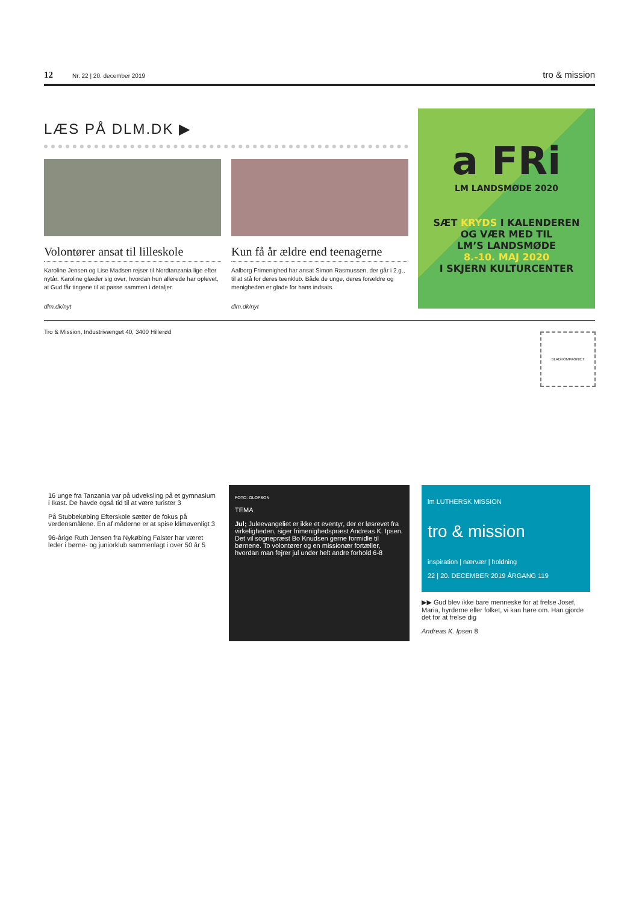12 Nr. 22 | 20. december 2019 tro & mission
LÆS PÅ DLM.DK ▶
Volontører ansat til lilleskole
Karoline Jensen og Lise Madsen rejser til Nordtanzania lige efter nytår. Karoline glæder sig over, hvordan hun allerede har oplevet, at Gud får tingene til at passe sammen i detaljer.
dlm.dk/nyt
Kun få år ældre end teenagerne
Aalborg Frimenighed har ansat Simon Rasmussen, der går i 2.g., til at stå for deres teenklub. Både de unge, deres forældre og menigheden er glade for hans indsats.
dlm.dk/nyt
a FRi
LM LANDSMØDE 2020
SÆT KRYDS I KALENDEREN
OG VÆR MED TIL
LM’S LANDSMØDE
8.-10. MAJ 2020
I SKJERN KULTURCENTER
Tro & Mission, Industrivænget 40, 3400 Hillerød
BLADKOMPAGNIET
16 unge fra Tanzania var på udveksling på et gymnasium i Ikast. De havde også tid til at være turister 3
På Stubbekøbing Efterskole sætter de fokus på verdensmålene. En af måderne er at spise klimavenligt 3
96-årige Ruth Jensen fra Nykøbing Falster har været leder i børne- og juniorklub sammenlagt i over 50 år 5
FOTO: OLOFSON
TEMA
Jul; Juleevangeliet er ikke et eventyr, der er løsrevet fra virkeligheden, siger frimenighedspræst Andreas K. Ipsen. Det vil sognepræst Bo Knudsen gerne formidle til børnene. To volontører og en missionær fortæller, hvordan man fejrer jul under helt andre forhold 6-8
lm LUTHERSK MISSION
tro & mission
inspiration | nærvær | holdning
22 | 20. DECEMBER 2019 ÅRGANG 119
▶▶ Gud blev ikke bare menneske for at frelse Josef, Maria, hyrderne eller folket, vi kan høre om. Han gjorde det for at frelse dig
Andreas K. Ipsen 8